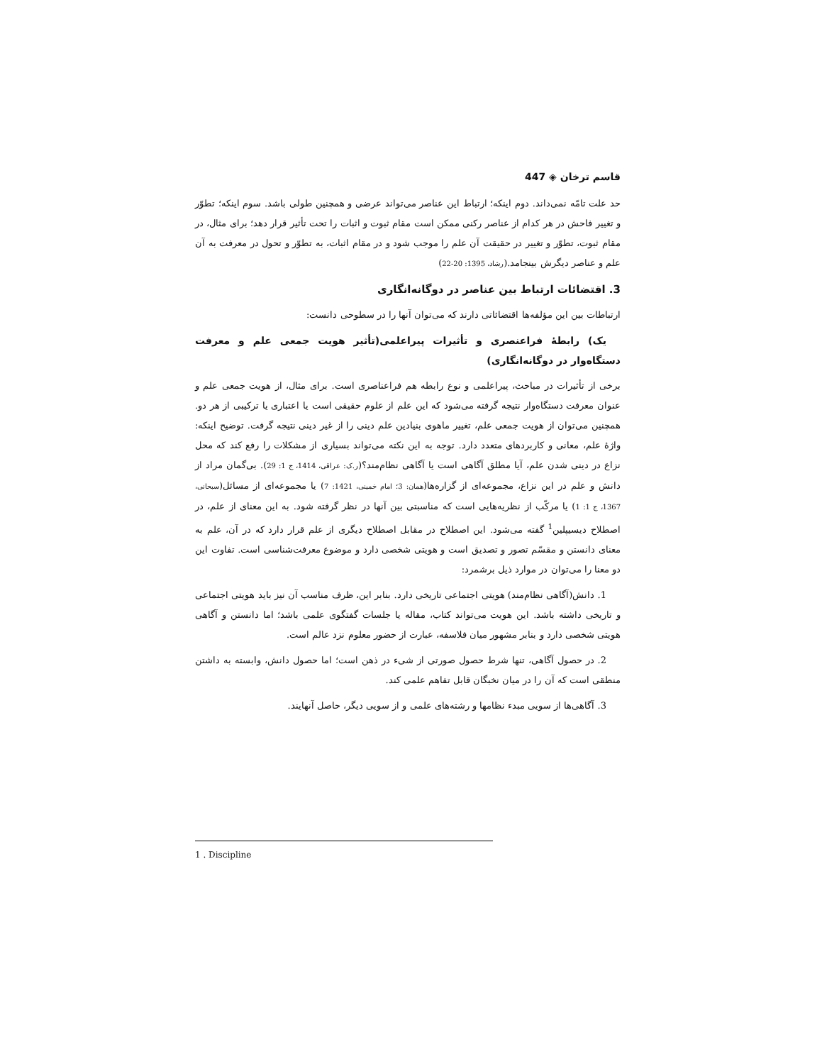قاسم ترخان ◈ 447
حد علت تامّه نمی‌داند. دوم اینکه؛ ارتباط این عناصر می‌تواند عرضی و همچنین طولی باشد. سوم اینکه؛ تطوّر و تغییر فاحش در هر کدام از عناصر رکنی ممکن است مقام ثبوت و اثبات را تحت تأثیر قرار دهد؛ برای مثال، در مقام ثبوت، تطوّر و تغییر در حقیقت آن علم را موجب شود و در مقام اثبات، به تطوّر و تحول در معرفت به آن علم و عناصر دیگرش بینجامد.(رشاد، 1395: 20-22)
3. اقتضائات ارتباط بین عناصر در دوگانه‌انگاری
ارتباطات بین این مؤلفه‌ها اقتضائاتی دارند که می‌توان آنها را در سطوحی دانست:
یک) رابطهٔ فراعنصری و تأثیرات پیراعلمی(تأثیر هویت جمعی علم و معرفت دستگاه‌وار در دوگانه‌انگاری)
برخی از تأثیرات در مباحث، پیراعلمی و نوع رابطه هم فراعناصری است. برای مثال، از هویت جمعی علم و عنوان معرفت دستگاه‌وار نتیجه گرفته می‌شود که این علم از علوم حقیقی است یا اعتباری یا ترکیبی از هر دو. همچنین می‌توان از هویت جمعی علم، تغییر ماهوی بنیادین علم دینی را از غیر دینی نتیجه گرفت. توضیح اینکه: واژهٔ علم، معانی و کاربردهای متعدد دارد. توجه به این نکته می‌تواند بسیاری از مشکلات را رفع کند که محل نزاع در دینی شدن علم، آیا مطلق آگاهی است یا آگاهی نظام‌مند؟(ر.ک: عراقی، 1414، ج 1: 29). بی‌گمان مراد از دانش و علم در این نزاع، مجموعه‌ای از گزاره‌ها(همان: 3؛ امام خمینی، 1421: 7) یا مجموعه‌ای از مسائل(سبحانی، 1367، ج 1: 1) یا مرکّب از نظریه‌هایی است که مناسبتی بین آنها در نظر گرفته شود. به این معنای از علم، در اصطلاح دیسیپلین<sup>1</sup> گفته می‌شود. این اصطلاح در مقابل اصطلاح دیگری از علم قرار دارد که در آن، علم به معنای دانستن و مقسّم تصور و تصدیق است و هویتی شخصی دارد و موضوع معرفت‌شناسی است. تفاوت این دو معنا را می‌توان در موارد ذیل برشمرد:
1. دانش(آگاهی نظام‌مند) هویتی اجتماعی تاریخی دارد. بنابر این، ظرف مناسب آن نیز باید هویتی اجتماعی و تاریخی داشته باشد. این هویت می‌تواند کتاب، مقاله یا جلسات گفتگوی علمی باشد؛ اما دانستن و آگاهی هویتی شخصی دارد و بنابر مشهور میان فلاسفه، عبارت از حضور معلوم نزد عالم است.
2. در حصول آگاهی، تنها شرط حصول صورتی از شیء در ذهن است؛ اما حصول دانش، وابسته به داشتن منطقی است که آن را در میان نخبگان قابل تفاهم علمی کند.
3. آگاهی‌ها از سویی مبدء نظامها و رشته‌های علمی و از سویی دیگر، حاصل آنهایند.
1 . Discipline